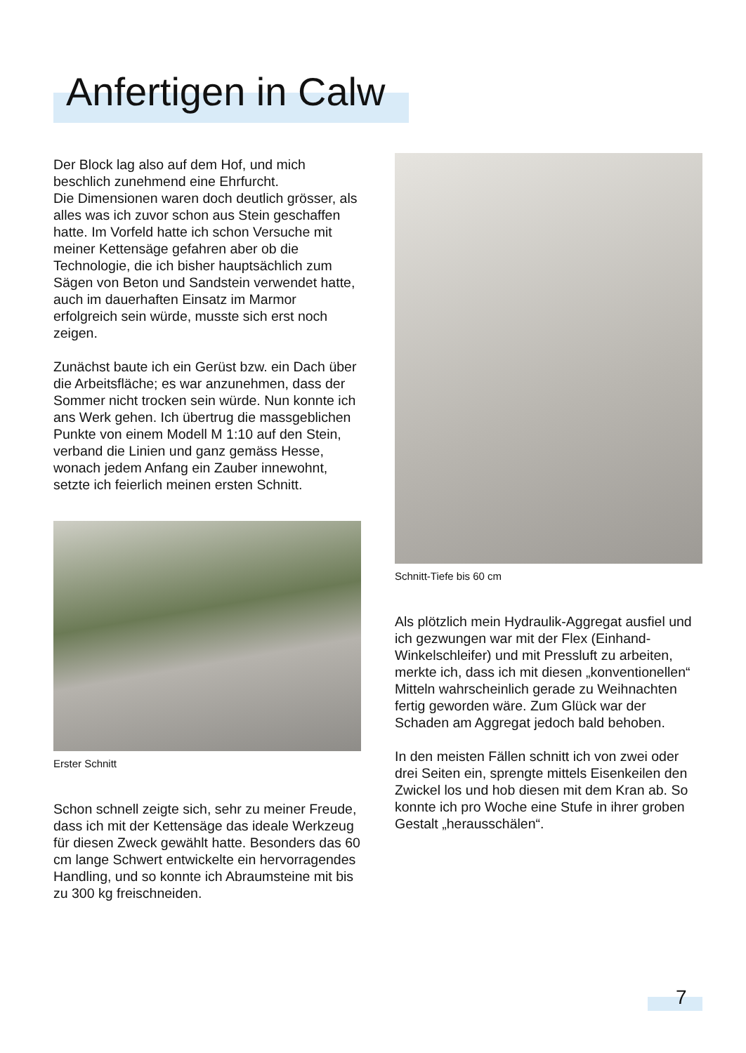Anfertigen in Calw
Der Block lag also auf dem Hof, und mich beschlich zunehmend eine Ehrfurcht.
Die Dimensionen waren doch deutlich grösser, als alles was ich zuvor schon aus Stein geschaffen hatte. Im Vorfeld hatte ich schon Versuche mit meiner Kettensäge gefahren aber ob die Technologie, die ich bisher hauptsächlich zum Sägen von Beton und Sandstein verwendet hatte, auch im dauerhaften Einsatz im Marmor erfolgreich sein würde, musste sich erst noch zeigen.
Zunächst baute ich ein Gerüst bzw. ein Dach über die Arbeitsfläche; es war anzunehmen, dass der Sommer nicht trocken sein würde. Nun konnte ich ans Werk gehen. Ich übertrug die massgeblichen Punkte von einem Modell M 1:10 auf den Stein, verband die Linien und ganz gemäss Hesse, wonach jedem Anfang ein Zauber innewohnt, setzte ich feierlich meinen ersten Schnitt.
Erster Schnitt
Schon schnell zeigte sich, sehr zu meiner Freude, dass ich mit der Kettensäge das ideale Werkzeug für diesen Zweck gewählt hatte. Besonders das 60 cm lange Schwert entwickelte ein hervorragendes Handling, und so konnte ich Abraumsteine mit bis zu 300 kg freischneiden.
Schnitt-Tiefe bis 60 cm
Als plötzlich mein Hydraulik-Aggregat ausfiel und ich gezwungen war mit der Flex (Einhand-Winkelschleifer) und mit Pressluft zu arbeiten, merkte ich, dass ich mit diesen „konventionellen“ Mitteln wahrscheinlich gerade zu Weihnachten fertig geworden wäre. Zum Glück war der Schaden am Aggregat jedoch bald behoben.
In den meisten Fällen schnitt ich von zwei oder drei Seiten ein, sprengte mittels Eisenkeilen den Zwickel los und hob diesen mit dem Kran ab. So konnte ich pro Woche eine Stufe in ihrer groben Gestalt „herausschälen“.
7